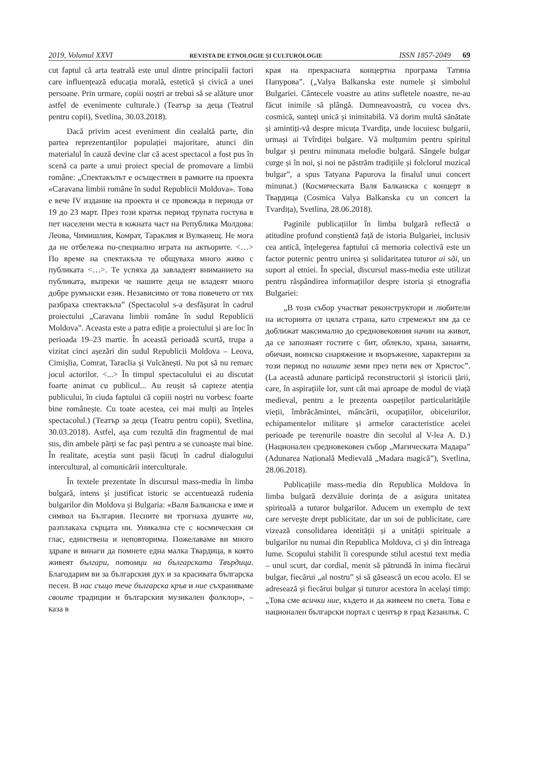2019, Volumul XXVI REVISTA DE ETNOLOGIE ȘI CULTUROLOGIE ISSN 1857-2049 69
cut faptul că arta teatrală este unul dintre principalii factori care influențează educația morală, estetică și civică a unei persoane. Prin urmare, copiii noștri ar trebui să se alăture unor astfel de evenimente culturale.) (Театър за деца (Teatrul pentru copii), Svetlina, 30.03.2018).
Dacă privim acest eveniment din cealaltă parte, din partea reprezentanților populației majoritare, atunci din materialul în cauză devine clar că acest spectacol a fost pus în scenă ca parte a unui proiect special de promovare a limbii române: „Спектакълът е осъществен в рамките на проекта «Caravana limbii române în sudul Republicii Moldova». Това е вече IV издание на проекта и се провежда в периода от 19 до 23 март. През този кратък период трупата гостува в пет населени места в южната част на Република Молдова: Леова, Чимишлия, Комрат, Тараклия и Вулканещ. Не мога да не отбележа по-специално играта на актьорите. <…> По време на спектакъла те общуваха много живо с публиката <…>. Те успяха да завладеят вниманието на публиката, въпреки че нашите деца не владеят много добре румънски език. Независимо от това повечето от тях разбраха спектакъла” (Spectacolul s-a desfășurat în cadrul proiectului „Caravana limbii române în sudul Republicii Moldova”. Aceasta este a patra ediție a proiectului și are loc în perioada 19–23 martie. În această perioadă scurtă, trupa a vizitat cinci așezări din sudul Republicii Moldova – Leova, Cimișlia, Comrat, Taraclia și Vulcănești. Nu pot să nu remarc jocul actorilor. <...> În timpul spectacolului ei au discutat foarte animat cu publicul... Au reușit să capteze atenția publicului, în ciuda faptului că copiii noștri nu vorbesc foarte bine românește. Cu toate acestea, cei mai mulți au înțeles spectacolul.) (Театър за деца (Teatru pentru copii), Svetlina, 30.03.2018). Astfel, așa cum rezultă din fragmentul de mai sus, din ambele părți se fac pași pentru a se cunoaște mai bine. În realitate, aceștia sunt pașii făcuți în cadrul dialogului intercultural, al comunicării interculturale.
În textele prezentate în discursul mass-media în limba bulgară, intens și justificat istoric se accentuează rudenia bulgarilor din Moldova și Bulgaria: «Валя Балканска е име и символ на България. Песните ви трогнаха душите ни, разплакаха сърцата ни. Уникална сте с космическия си глас, единствена и неповторима. Пожелаваме ви много здраве и винаги да помнете една малка Твардица, в която живеят българи, потомци на българската Твърдица. Благодарим ви за българския дух и за красивата българска песен. В нас също тече българска кръв и ние съхраняваме своите традиции и българския музикален фолклор», – каза в
края на прекрасната концертна програма Татяна Папурова”. („Valya Balkanska este numele și simbolul Bulgariei. Cântecele voastre au atins sufletele noastre, ne-au făcut inimile să plângă. Dumneavoastră, cu vocea dvs. cosmică, sunteți unică și inimitabilă. Vă dorim multă sănătate și amintiți-vă despre micuța Tvardița, unde locuiesc bulgarii, urmași ai Tvîrdiței bulgare. Vă mulțumim pentru spiritul bulgar și pentru minunata melodie bulgară. Sângele bulgar curge și în noi, și noi ne păstrăm tradițiile și folclorul muzical bulgar”, a spus Tatyana Papurova la finalul unui concert minunat.) (Космическата Валя Балканска с концерт в Твардица (Cosmica Valya Balkanska cu un concert la Tvardița), Svetlina, 28.06.2018).
Paginile publicațiilor în limba bulgară reflectă o atitudine profund conștientă față de istoria Bulgariei, inclusiv cea antică, înțelegerea faptului că memoria colectivă este un factor puternic pentru unirea și solidaritatea tuturor ai săi, un suport al etniei. În special, discursul mass-media este utilizat pentru răspândirea informațiilor despre istoria și etnografia Bulgariei:
„В този събор участват реконструктори и любители на историята от цялата страна, като стремежът им да се доближат максимално до средновековния начин на живот, да се запознаят гостите с бит, облекло, храна, занаяти, обичаи, воинско снаряжение и въоръжение, характерни за този период по нашите земи през пети век от Христос”. (La această adunare participă reconstructorii și istoricii țării, care, în aspirațiile lor, sunt cât mai aproape de modul de viață medieval, pentru a le prezenta oaspeților particularitățile vieții, îmbrăcămintei, mâncării, ocupațiilor, obiceiurilor, echipamentelor militare și armelor caracteristice acelei perioade pe terenurile noastre din secolul al V-lea A. D.) (Национален средновековен събор „Магическата Мадара” (Adunarea Națională Medievală „Madara magică”), Svetlina, 28.06.2018).
Publicațiile mass-media din Republica Moldova în limba bulgară dezvăluie dorința de a asigura unitatea spirituală a tuturor bulgarilor. Aducem un exemplu de text care servește drept publicitate, dar un soi de publicitate, care vizează consolidarea identității și a unității spirituale a bulgarilor nu numai din Republica Moldova, ci și din întreaga lume. Scopului stabilit îi corespunde stilul acestui text media – unul scurt, dar cordial, menit să pătrundă în inima fiecărui bulgar, fiecărui „al nostru” și să găsească un ecou acolo. El se adresează și fiecărui bulgar și tuturor acestora în același timp: „Това сме всички ние, където и да живеем по света. Това е национален български портал с център в град Казанлък. С